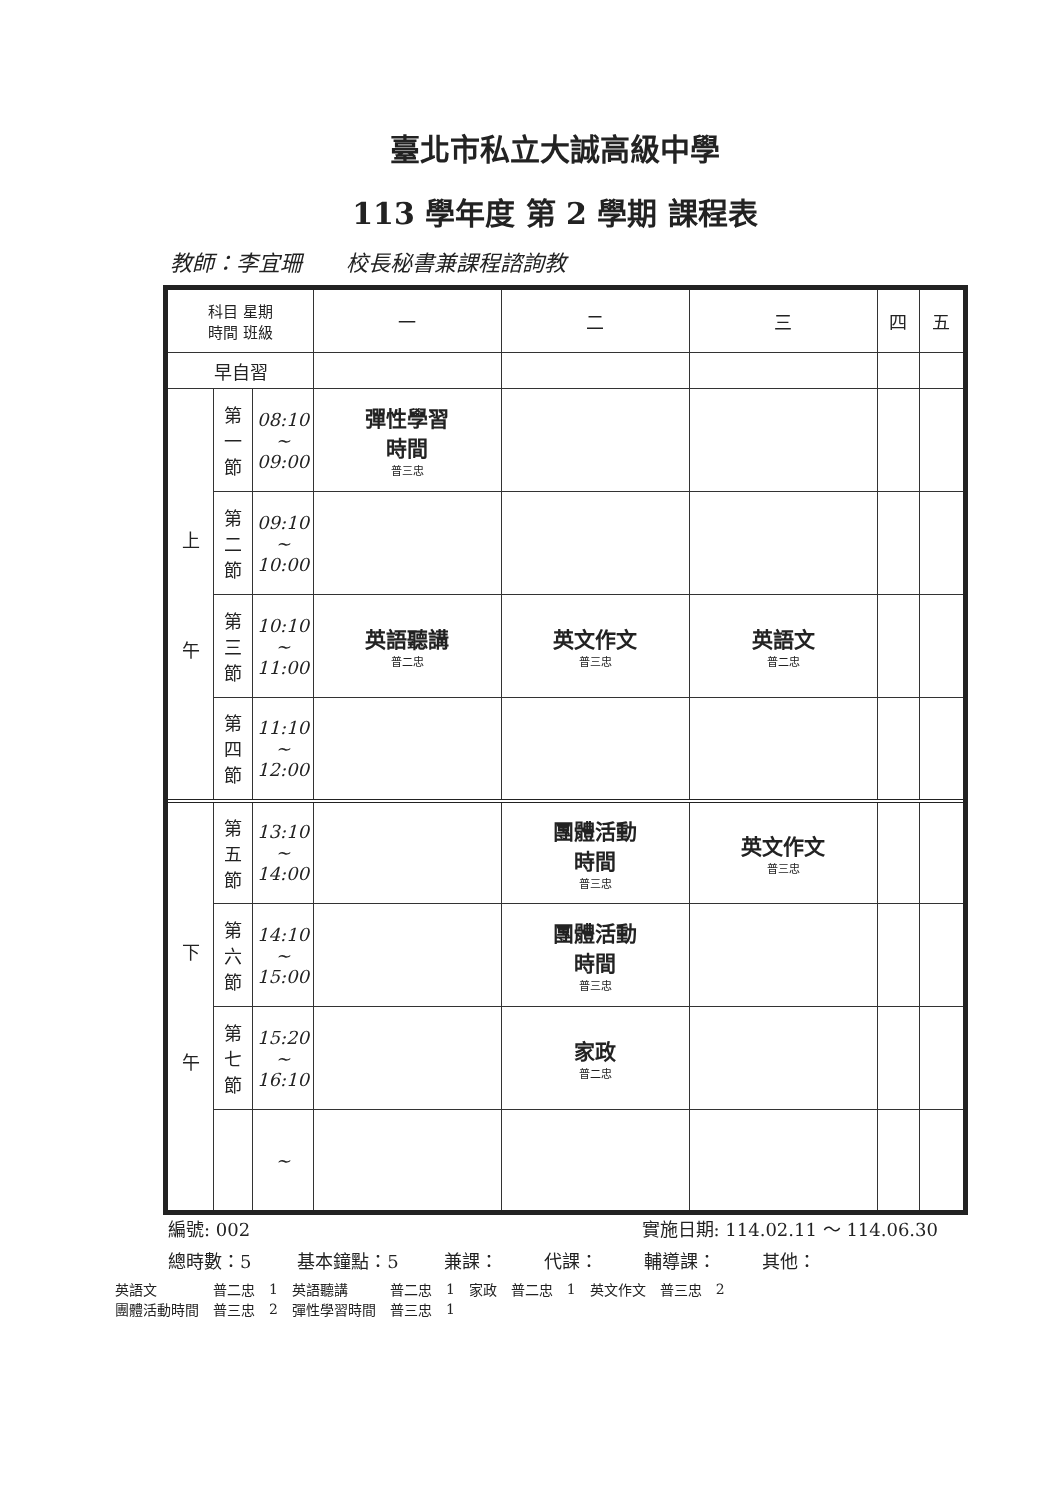臺北市私立大誠高級中學
113 學年度 第 2 學期 課程表
教師：李宜珊　　校長秘書兼課程諮詢教
| 科目 星期 時間 班級 | | | 一 | 二 | 三 | 四 | 五 |
| 早自習 | | | | | | | |
| 上 午 | 第 一 節 | 08:10 ~ 09:00 | 彈性學習 時間 普三忠 | | | | |
| | 第 二 節 | 09:10 ~ 10:00 | | | | | |
| | 第 三 節 | 10:10 ~ 11:00 | 英語聽講 普二忠 | 英文作文 普三忠 | 英語文 普二忠 | | |
| | 第 四 節 | 11:10 ~ 12:00 | | | | | |
| 下 午 | 第 五 節 | 13:10 ~ 14:00 | | 團體活動 時間 普三忠 | 英文作文 普三忠 | | |
| | 第 六 節 | 14:10 ~ 15:00 | | 團體活動 時間 普三忠 | | | |
| | 第 七 節 | 15:20 ~ 16:10 | | 家政 普二忠 | | | |
| | | ~ | | | | | |
編號: 002 實施日期: 114.02.11 ～ 114.06.30
總時數：5 基本鐘點：5 兼課： 代課： 輔導課： 其他：
| 英語文 | 普二忠 | 1 | 英語聽講 | 普二忠 | 1 | 家政 | 普二忠 | 1 | 英文作文 | 普三忠 | 2 |
| 團體活動時間 | 普三忠 | 2 | 彈性學習時間 | 普三忠 | 1 | | | | | | |